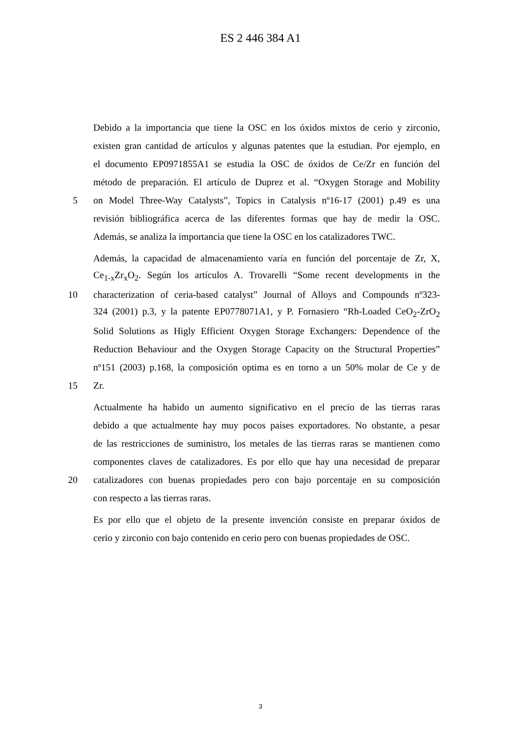ES 2 446 384 A1
Debido a la importancia que tiene la OSC en los óxidos mixtos de cerio y zirconio,
existen gran cantidad de artículos y algunas patentes que la estudian. Por ejemplo, en
el documento EP0971855A1 se estudia la OSC de óxidos de Ce/Zr en función del
método de preparación. El artículo de Duprez et al. “Oxygen Storage and Mobility
5 on Model Three-Way Catalysts”, Topics in Catalysis nº16-17 (2001) p.49 es una
revisión bibliográfica acerca de las diferentes formas que hay de medir la OSC.
Además, se analiza la importancia que tiene la OSC en los catalizadores TWC.
Además, la capacidad de almacenamiento varía en función del porcentaje de Zr, X,
Ce<sub>1-x</sub>Zr<sub>x</sub>O<sub>2</sub>. Según los artículos A. Trovarelli “Some recent developments in the
10 characterization of ceria-based catalyst” Journal of Alloys and Compounds nº323-
324 (2001) p.3, y la patente EP0778071A1, y P. Fornasiero “Rh-Loaded CeO<sub>2</sub>-ZrO<sub>2</sub>
Solid Solutions as Higly Efficient Oxygen Storage Exchangers: Dependence of the
Reduction Behaviour and the Oxygen Storage Capacity on the Structural Properties”
nº151 (2003) p.168, la composición optima es en torno a un 50% molar de Ce y de
15 Zr.
Actualmente ha habido un aumento significativo en el precio de las tierras raras
debido a que actualmente hay muy pocos países exportadores. No obstante, a pesar
de las restricciones de suministro, los metales de las tierras raras se mantienen como
componentes claves de catalizadores. Es por ello que hay una necesidad de preparar
20 catalizadores con buenas propiedades pero con bajo porcentaje en su composición
con respecto a las tierras raras.
Es por ello que el objeto de la presente invención consiste en preparar óxidos de
cerio y zirconio con bajo contenido en cerio pero con buenas propiedades de OSC.
3